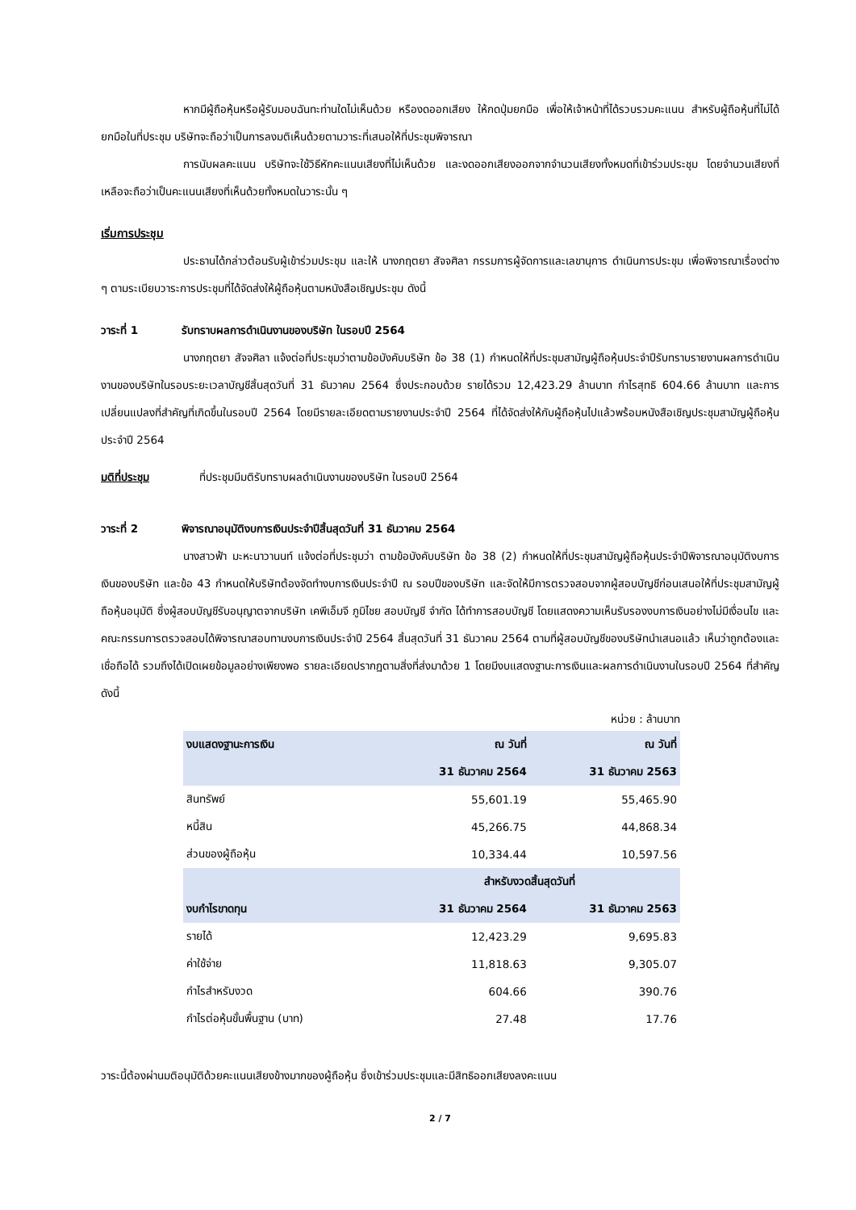หากมีผู้ถือหุ้นหรือผู้รับมอบฉันทะท่านใดไม่เห็นด้วย หรืองดออกเสียง ให้กดปุ่มยกมือ เพื่อให้เจ้าหน้าที่ได้รวบรวมคะแนน สำหรับผู้ถือหุ้นที่ไม่ได้ยกมือในที่ประชุม บริษัทจะถือว่าเป็นการลงมติเห็นด้วยตามวาระที่เสนอให้ที่ประชุมพิจารณา
การนับผลคะแนน บริษัทจะใช้วิธีหักคะแนนเสียงที่ไม่เห็นด้วย และงดออกเสียงออกจากจำนวนเสียงทั้งหมดที่เข้าร่วมประชุม โดยจำนวนเสียงที่เหลือจะถือว่าเป็นคะแนนเสียงที่เห็นด้วยทั้งหมดในวาระนั้น ๆ
เริ่มการประชุม
ประธานได้กล่าวต้อนรับผู้เข้าร่วมประชุม และให้ นางภฤตยา สัจจศิลา กรรมการผู้จัดการและเลขานุการ ดำเนินการประชุม เพื่อพิจารณาเรื่องต่าง ๆ ตามระเบียบวาระการประชุมที่ได้จัดส่งให้ผู้ถือหุ้นตามหนังสือเชิญประชุม ดังนี้
วาระที่ 1 รับทราบผลการดำเนินงานของบริษัท ในรอบปี 2564
นางภฤตยา สัจจศิลา แจ้งต่อที่ประชุมว่าตามข้อบังคับบริษัท ข้อ 38 (1) กำหนดให้ที่ประชุมสามัญผู้ถือหุ้นประจำปีรับทราบรายงานผลการดำเนินงานของบริษัทในรอบระยะเวลาบัญชีสิ้นสุดวันที่ 31 ธันวาคม 2564 ซึ่งประกอบด้วย รายได้รวม 12,423.29 ล้านบาท กำไรสุทธิ 604.66 ล้านบาท และการเปลี่ยนแปลงที่สำคัญที่เกิดขึ้นในรอบปี 2564 โดยมีรายละเอียดตามรายงานประจำปี 2564 ที่ได้จัดส่งให้กับผู้ถือหุ้นไปแล้วพร้อมหนังสือเชิญประชุมสามัญผู้ถือหุ้น ประจำปี 2564
มติที่ประชุม ที่ประชุมมีมติรับทราบผลดำเนินงานของบริษัท ในรอบปี 2564
วาระที่ 2 พิจารณาอนุมัติงบการเงินประจำปีสิ้นสุดวันที่ 31 ธันวาคม 2564
นางสาวฟ้า มะหะนาวานนท์ แจ้งต่อที่ประชุมว่า ตามข้อบังคับบริษัท ข้อ 38 (2) กำหนดให้ที่ประชุมสามัญผู้ถือหุ้นประจำปีพิจารณาอนุมัติงบการเงินของบริษัท และข้อ 43 กำหนดให้บริษัทต้องจัดทำงบการเงินประจำปี ณ รอบปีของบริษัท และจัดให้มีการตรวจสอบจากผู้สอบบัญชีก่อนเสนอให้ที่ประชุมสามัญผู้ถือหุ้นอนุมัติ ซึ่งผู้สอบบัญชีรับอนุญาตจากบริษัท เคพีเอ็มจี ภูมิไชย สอบบัญชี จำกัด ได้ทำการสอบบัญชี โดยแสดงความเห็นรับรองงบการเงินอย่างไม่มีเงื่อนไข และคณะกรรมการตรวจสอบได้พิจารณาสอบทานงบการเงินประจำปี 2564 สิ้นสุดวันที่ 31 ธันวาคม 2564 ตามที่ผู้สอบบัญชีของบริษัทนำเสนอแล้ว เห็นว่าถูกต้องและเชื่อถือได้ รวมถึงได้เปิดเผยข้อมูลอย่างเพียงพอ รายละเอียดปรากฏตามสิ่งที่ส่งมาด้วย 1 โดยมีงบแสดงฐานะการเงินและผลการดำเนินงานในรอบปี 2564 ที่สำคัญ ดังนี้
หน่วย : ล้านบาท
| งบแสดงฐานะการเงิน | ณ วันที่ | ณ วันที่ |
| --- | --- | --- |
| | 31 ธันวาคม 2564 | 31 ธันวาคม 2563 |
| สินทรัพย์ | 55,601.19 | 55,465.90 |
| หนี้สิน | 45,266.75 | 44,868.34 |
| ส่วนของผู้ถือหุ้น | 10,334.44 | 10,597.56 |
| | สำหรับงวดสิ้นสุดวันที่ | |
| งบกำไรขาดทุน | 31 ธันวาคม 2564 | 31 ธันวาคม 2563 |
| รายได้ | 12,423.29 | 9,695.83 |
| ค่าใช้จ่าย | 11,818.63 | 9,305.07 |
| กำไรสำหรับงวด | 604.66 | 390.76 |
| กำไรต่อหุ้นขั้นพื้นฐาน (บาท) | 27.48 | 17.76 |
วาระนี้ต้องผ่านมติอนุมัติด้วยคะแนนเสียงข้างมากของผู้ถือหุ้น ซึ่งเข้าร่วมประชุมและมีสิทธิออกเสียงลงคะแนน
2 / 7